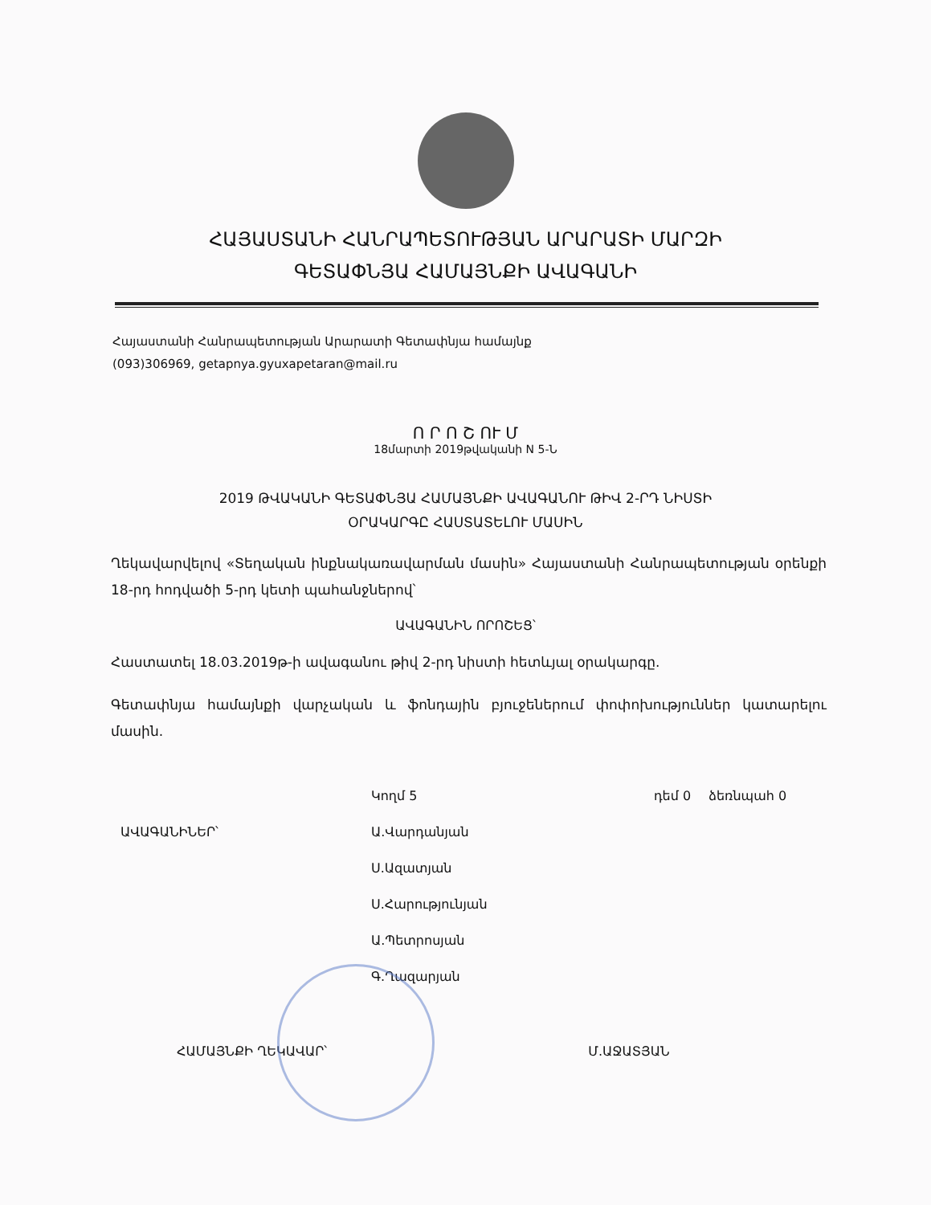ՀԱՅԱՍՏԱՆԻ ՀԱՆՐԱՊԵՏՈՒԹՅԱՆ ԱՐԱՐԱՏԻ ՄԱՐԶԻ
ԳԵՏԱՓՆՅԱ ՀԱՄԱՅՆՔԻ ԱՎԱԳԱՆԻ
Հայաստանի Հանրապետության Արարատի Գետափնյա համայնք
(093)306969, getapnya.gyuxapetaran@mail.ru
Ո Ր Ո Շ ՈՒ Մ
18մարտի 2019թվականի N 5-Ն
2019 ԹՎԱԿԱՆԻ ԳԵՏԱՓՆՅԱ ՀԱՄԱՅՆՔԻ ԱՎԱԳԱՆՈՒ ԹԻՎ 2-ՐԴ ՆԻՍՏԻ
ՕՐԱԿԱՐԳԸ ՀԱՍՏԱՏԵԼՈՒ ՄԱՍԻՆ
Ղեկավարվելով «Տեղական ինքնակառավարման մասին» Հայաստանի Հանրապետության օրենքի 18-րդ հոդվածի 5-րդ կետի պահանջներով՝
ԱՎԱԳԱՆԻՆ ՈՐՈՇԵՑ՝
Հաստատել 18.03.2019թ-ի ավագանու թիվ 2-րդ նիստի հետևյալ օրակարգը.
Գետափնյա համայնքի վարչական և ֆոնդային բյուջեներում փոփոխություններ կատարելու մասին.
| | Կողմ 5 | դեմ 0 | ձեռնպահ 0 |
| ԱՎԱԳԱՆԻՆԵՐ՝ | Ա.Վարդանյան | | |
| | Ս.Ազատյան | | |
| | Ս.Հարությունյան | | |
| | Ա.Պետրոսյան | | |
| | Գ.Ղազարյան | | |
ՀԱՄԱՅՆՔԻ ՂԵԿԱՎԱՐ՝ Մ.ԱՋԱՏՅԱՆ